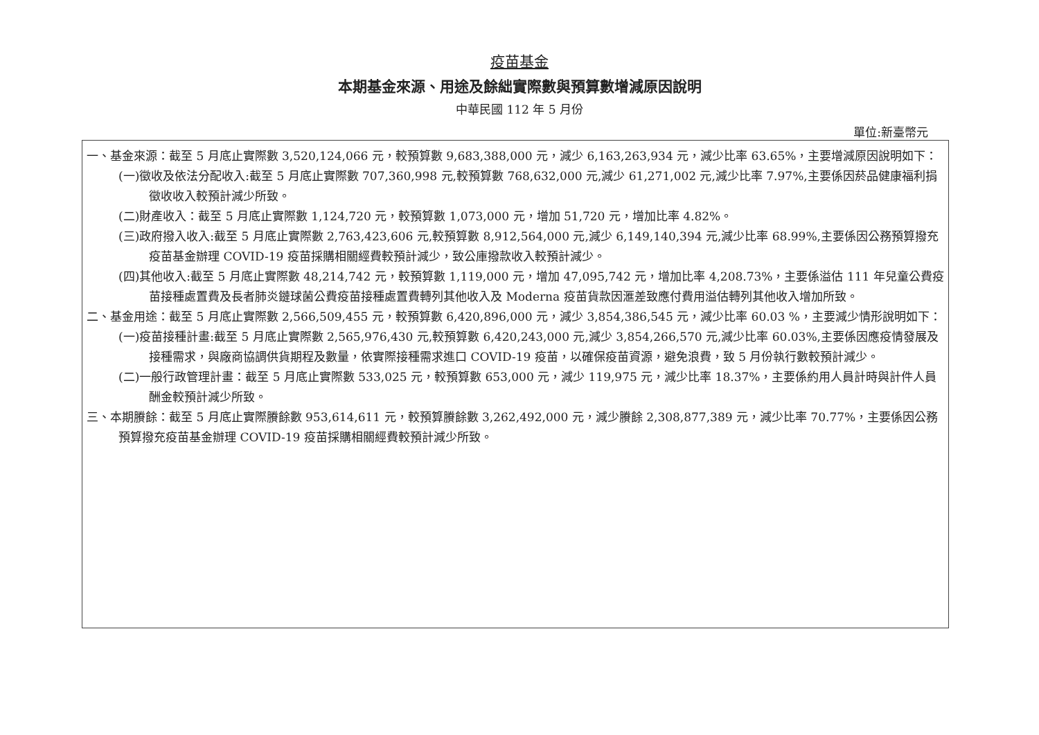疫苗基金
本期基金來源、用途及餘絀實際數與預算數增減原因說明
中華民國 112 年 5 月份
單位:新臺幣元
一、基金來源：截至 5 月底止實際數 3,520,124,066 元，較預算數 9,683,388,000 元，減少 6,163,263,934 元，減少比率 63.65%，主要增減原因說明如下：
(一)徵收及依法分配收入:截至 5 月底止實際數 707,360,998 元,較預算數 768,632,000 元,減少 61,271,002 元,減少比率 7.97%,主要係因菸品健康福利捐徵收收入較預計減少所致。
(二)財產收入：截至 5 月底止實際數 1,124,720 元，較預算數 1,073,000 元，增加 51,720 元，增加比率 4.82%。
(三)政府撥入收入:截至 5 月底止實際數 2,763,423,606 元,較預算數 8,912,564,000 元,減少 6,149,140,394 元,減少比率 68.99%,主要係因公務預算撥充疫苗基金辦理 COVID-19 疫苗採購相關經費較預計減少，致公庫撥款收入較預計減少。
(四)其他收入:截至 5 月底止實際數 48,214,742 元，較預算數 1,119,000 元，增加 47,095,742 元，增加比率 4,208.73%，主要係溢估 111 年兒童公費疫苗接種處置費及長者肺炎鏈球菌公費疫苗接種處置費轉列其他收入及 Moderna 疫苗貨款因滙差致應付費用溢估轉列其他收入增加所致。
二、基金用途：截至 5 月底止實際數 2,566,509,455 元，較預算數 6,420,896,000 元，減少 3,854,386,545 元，減少比率 60.03 %，主要減少情形說明如下：
(一)疫苗接種計畫:截至 5 月底止實際數 2,565,976,430 元,較預算數 6,420,243,000 元,減少 3,854,266,570 元,減少比率 60.03%,主要係因應疫情發展及接種需求，與廠商協調供貨期程及數量，依實際接種需求進口 COVID-19 疫苗，以確保疫苗資源，避免浪費，致 5 月份執行數較預計減少。
(二)一般行政管理計畫：截至 5 月底止實際數 533,025 元，較預算數 653,000 元，減少 119,975 元，減少比率 18.37%，主要係約用人員計時與計件人員酬金較預計減少所致。
三、本期賸餘：截至 5 月底止實際賸餘數 953,614,611 元，較預算賸餘數 3,262,492,000 元，減少賸餘 2,308,877,389 元，減少比率 70.77%，主要係因公務預算撥充疫苗基金辦理 COVID-19 疫苗採購相關經費較預計減少所致。